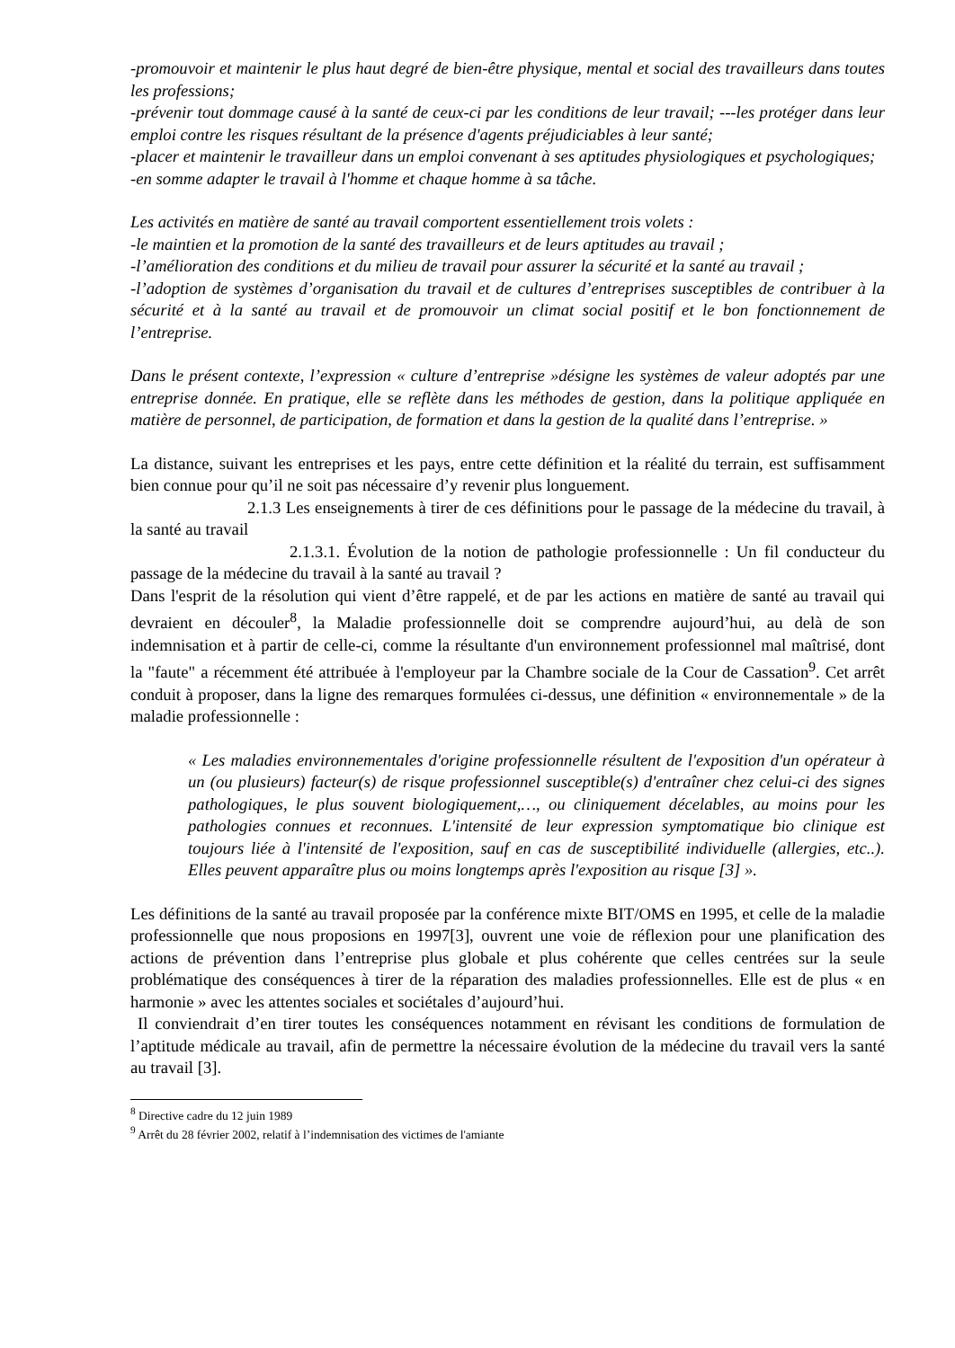-promouvoir et maintenir le plus haut degré de bien-être physique, mental et social des travailleurs dans toutes les professions;
-prévenir tout dommage causé à la santé de ceux-ci par les conditions de leur travail; ---les protéger dans leur emploi contre les risques résultant de la présence d'agents préjudiciables à leur santé;
-placer et maintenir le travailleur dans un emploi convenant à ses aptitudes physiologiques et psychologiques;
-en somme adapter le travail à l'homme et chaque homme à sa tâche.
Les activités en matière de santé au travail comportent essentiellement trois volets :
-le maintien et la promotion de la santé des travailleurs et de leurs aptitudes au travail ;
-l’amélioration des conditions et du milieu de travail pour assurer la sécurité et la santé au travail ;
-l’adoption de systèmes d’organisation du travail et de cultures d’entreprises susceptibles de contribuer à la sécurité et à la santé au travail et de promouvoir un climat social positif et le bon fonctionnement de l’entreprise.
Dans le présent contexte, l’expression « culture d’entreprise »désigne les systèmes de valeur adoptés par une entreprise donnée. En pratique, elle se reflète dans les méthodes de gestion, dans la politique appliquée en matière de personnel, de participation, de formation et dans la gestion de la qualité dans l’entreprise. »
La distance, suivant les entreprises et les pays, entre cette définition et la réalité du terrain, est suffisamment bien connue pour qu’il ne soit pas nécessaire d’y revenir plus longuement.
2.1.3 Les enseignements à tirer de ces définitions pour le passage de la médecine du travail, à la santé au travail
2.1.3.1. Évolution de la notion de pathologie professionnelle : Un fil conducteur du passage de la médecine du travail à la santé au travail ?
Dans l'esprit de la résolution qui vient d’être rappelé, et de par les actions en matière de santé au travail qui devraient en découler<sup>8</sup>, la Maladie professionnelle doit se comprendre aujourd’hui, au delà de son indemnisation et à partir de celle-ci, comme la résultante d'un environnement professionnel mal maîtrisé, dont la "faute" a récemment été attribuée à l'employeur par la Chambre sociale de la Cour de Cassation<sup>9</sup>. Cet arrêt conduit à proposer, dans la ligne des remarques formulées ci-dessus, une définition « environnementale » de la maladie professionnelle :
« Les maladies environnementales d'origine professionnelle résultent de l'exposition d'un opérateur à un (ou plusieurs) facteur(s) de risque professionnel susceptible(s) d'entraîner chez celui-ci des signes pathologiques, le plus souvent biologiquement,…, ou cliniquement décelables, au moins pour les pathologies connues et reconnues. L'intensité de leur expression symptomatique bio clinique est toujours liée à l'intensité de l'exposition, sauf en cas de susceptibilité individuelle (allergies, etc..). Elles peuvent apparaître plus ou moins longtemps après l'exposition au risque [3] ».
Les définitions de la santé au travail proposée par la conférence mixte BIT/OMS en 1995, et celle de la maladie professionnelle que nous proposions en 1997[3], ouvrent une voie de réflexion pour une planification des actions de prévention dans l’entreprise plus globale et plus cohérente que celles centrées sur la seule problématique des conséquences à tirer de la réparation des maladies professionnelles. Elle est de plus « en harmonie » avec les attentes sociales et sociétales d’aujourd’hui.
Il conviendrait d’en tirer toutes les conséquences notamment en révisant les conditions de formulation de l’aptitude médicale au travail, afin de permettre la nécessaire évolution de la médecine du travail vers la santé au travail [3].
<sup>8</sup> Directive cadre du 12 juin 1989
<sup>9</sup> Arrêt du 28 février 2002, relatif à l’indemnisation des victimes de l'amiante